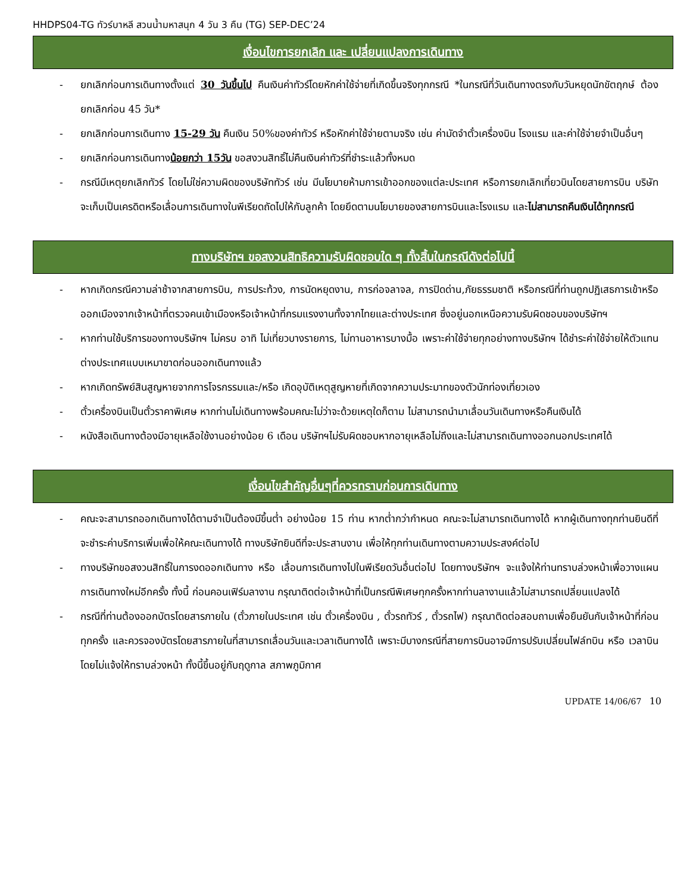HHDPS04-TG ทัวร์บาหลี สวนน้ำมหาสนุก 4 วัน 3 คืน (TG) SEP-DEC’24
เงื่อนไขการยกเลิก และ เปลี่ยนแปลงการเดินทาง
- ยกเลิกก่อนการเดินทางตั้งแต่ 30 วันขึ้นไป คืนเงินค่าทัวร์โดยหักค่าใช้จ่ายที่เกิดขึ้นจริงทุกกรณี *ในกรณีที่วันเดินทางตรงกับวันหยุดนักขัตฤกษ์ ต้องยกเลิกก่อน 45 วัน*
- ยกเลิกก่อนการเดินทาง 15-29 วัน คืนเงิน 50%ของค่าทัวร์ หรือหักค่าใช้จ่ายตามจริง เช่น ค่ามัดจำตั๋วเครื่องบิน โรงแรม และค่าใช้จ่ายจำเป็นอื่นๆ
- ยกเลิกก่อนการเดินทางน้อยกว่า 15วัน ขอสงวนสิทธิ์ไม่คืนเงินค่าทัวร์ที่ชำระแล้วทั้งหมด
- กรณีมีเหตุยกเลิกทัวร์ โดยไม่ใช่ความผิดของบริษัททัวร์ เช่น มีนโยบายห้ามการเข้าออกของแต่ละประเทศ หรือการยกเลิกเที่ยวบินโดยสายการบิน บริษัทจะเก็บเป็นเครดิตหรือเลื่อนการเดินทางในพีเรียดถัดไปให้กับลูกค้า โดยยึดตามนโยบายของสายการบินและโรงแรม และไม่สามารถคืนเงินได้ทุกกรณี
ทางบริษัทฯ ขอสงวนสิทธิความรับผิดชอบใด ๆ ทั้งสิ้นในกรณีดังต่อไปนี้
- หากเกิดกรณีความล่าช้าจากสายการบิน, การประท้วง, การนัดหยุดงาน, การก่อจลาจล, การปิดด่าน,ภัยธรรมชาติ หรือกรณีที่ท่านถูกปฏิเสธการเข้าหรือออกเมืองจากเจ้าหน้าที่ตรวจคนเข้าเมืองหรือเจ้าหน้าที่กรมแรงงานทั้งจากไทยและต่างประเทศ ซึ่งอยู่นอกเหนือความรับผิดชอบของบริษัทฯ
- หากท่านใช้บริการของทางบริษัทฯ ไม่ครบ อาทิ ไม่เที่ยวบางรายการ, ไม่ทานอาหารบางมื้อ เพราะค่าใช้จ่ายทุกอย่างทางบริษัทฯ ได้ชำระค่าใช้จ่ายให้ตัวแทนต่างประเทศแบบเหมาขาดก่อนออกเดินทางแล้ว
- หากเกิดทรัพย์สินสูญหายจากการโจรกรรมและ/หรือ เกิดอุบัติเหตุสูญหายที่เกิดจากความประมาทของตัวนักท่องเที่ยวเอง
- ตั๋วเครื่องบินเป็นตั๋วราคาพิเศษ หากท่านไม่เดินทางพร้อมคณะไม่ว่าจะด้วยเหตุใดก็ตาม ไม่สามารถนำมาเลื่อนวันเดินทางหรือคืนเงินได้
- หนังสือเดินทางต้องมีอายุเหลือใช้งานอย่างน้อย 6 เดือน บริษัทฯไม่รับผิดชอบหากอายุเหลือไม่ถึงและไม่สามารถเดินทางออกนอกประเทศได้
เงื่อนไขสำคัญอื่นๆที่ควรทราบก่อนการเดินทาง
- คณะจะสามารถออกเดินทางได้ตามจำเป็นต้องมีขึ้นต่ำ อย่างน้อย 15 ท่าน หากต่ำกว่ากำหนด คณะจะไม่สามารถเดินทางได้ หากผู้เดินทางทุกท่านยินดีที่จะชำระค่าบริการเพิ่มเพื่อให้คณะเดินทางได้ ทางบริษัทยินดีที่จะประสานงาน เพื่อให้ทุกท่านเดินทางตามความประสงค์ต่อไป
- ทางบริษัทขอสงวนสิทธิ์ในการงดออกเดินทาง หรือ เลื่อนการเดินทางไปในพีเรียดวันอื่นต่อไป โดยทางบริษัทฯ จะแจ้งให้ท่านทราบล่วงหน้าเพื่อวางแผนการเดินทางใหม่อีกครั้ง ทั้งนี้ ก่อนคอนเฟิร์มลางาน กรุณาติดต่อเจ้าหน้าที่เป็นกรณีพิเศษทุกครั้งหากท่านลางานแล้วไม่สามารถเปลี่ยนแปลงได้
- กรณีที่ท่านต้องออกบัตรโดยสารภายใน (ตั๋วภายในประเทศ เช่น ตั๋วเครื่องบิน , ตั๋วรถทัวร์ , ตั๋วรถไฟ) กรุณาติดต่อสอบถามเพื่อยืนยันกับเจ้าหน้าที่ก่อนทุกครั้ง และควรจองบัตรโดยสารภายในที่สามารถเลื่อนวันและเวลาเดินทางได้ เพราะมีบางกรณีที่สายการบินอาจมีการปรับเปลี่ยนไฟล์ทบิน หรือ เวลาบิน โดยไม่แจ้งให้ทราบล่วงหน้า ทั้งนี้ขึ้นอยู่กับฤดูกาล สภาพภูมิกาศ
UPDATE 14/06/67 10